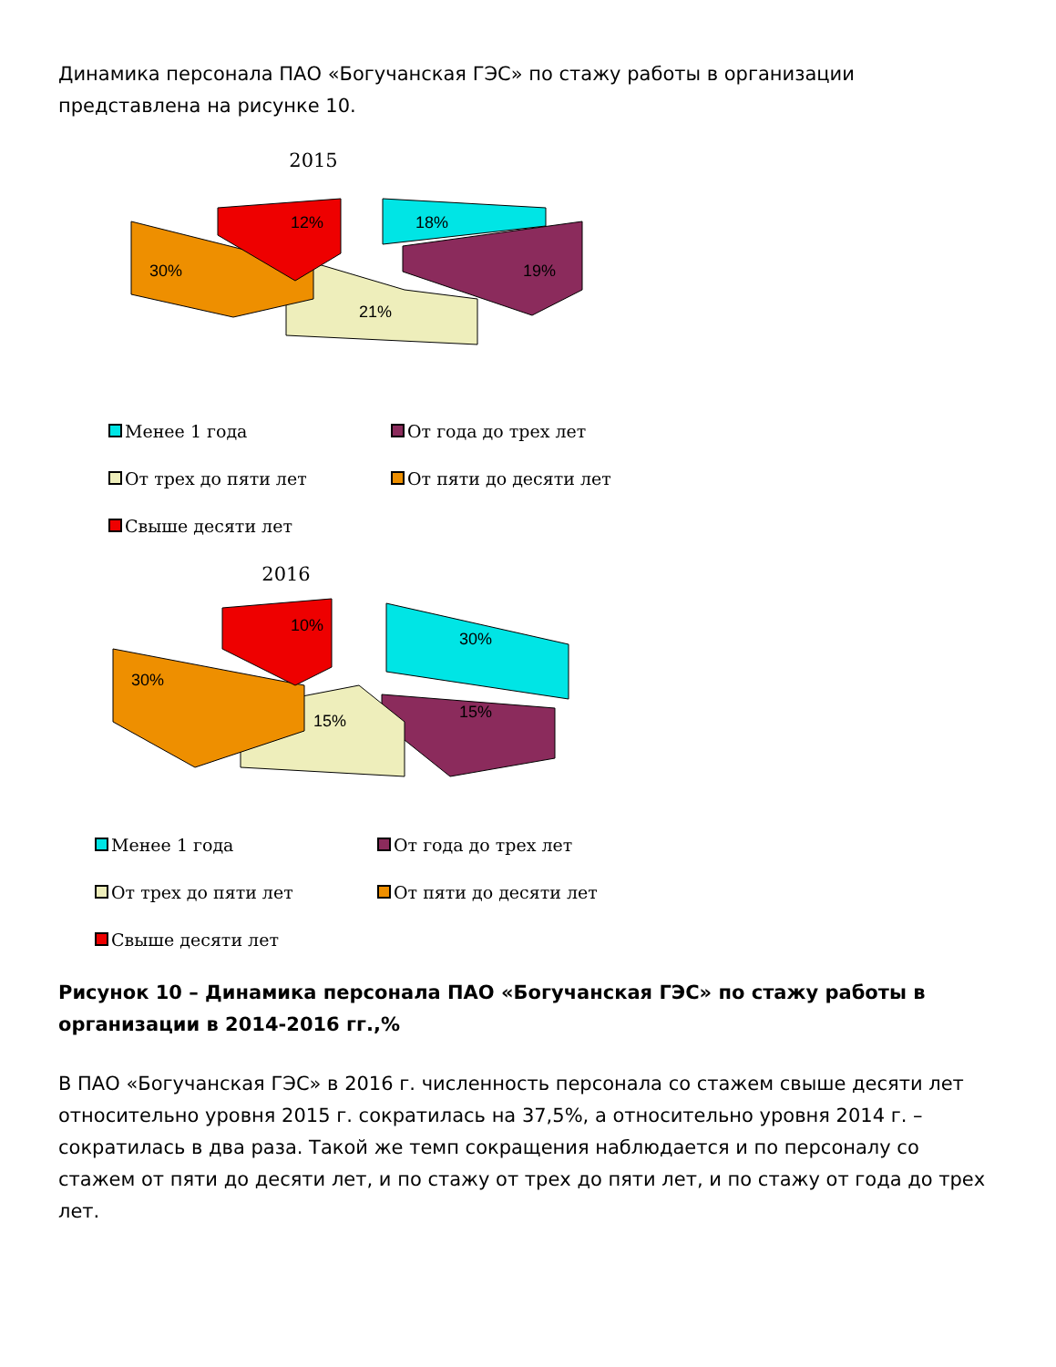Динамика персонала ПАО «Богучанская ГЭС» по стажу работы в организации представлена на рисунке 10.
2015
18%
19%
21%
30%
12%
Менее 1 года
От года до трех лет
От трех до пяти лет
От пяти до десяти лет
Свыше десяти лет
2016
30%
15%
15%
30%
10%
Менее 1 года
От года до трех лет
От трех до пяти лет
От пяти до десяти лет
Свыше десяти лет
Рисунок 10 – Динамика персонала ПАО «Богучанская ГЭС» по стажу работы в организации в 2014-2016 гг.,%
В ПАО «Богучанская ГЭС» в 2016 г. численность персонала со стажем свыше десяти лет относительно уровня 2015 г. сократилась на 37,5%, а относительно уровня 2014 г. – сократилась в два раза. Такой же темп сокращения наблюдается и по персоналу со стажем от пяти до десяти лет, и по стажу от трех до пяти лет, и по стажу от года до трех лет.